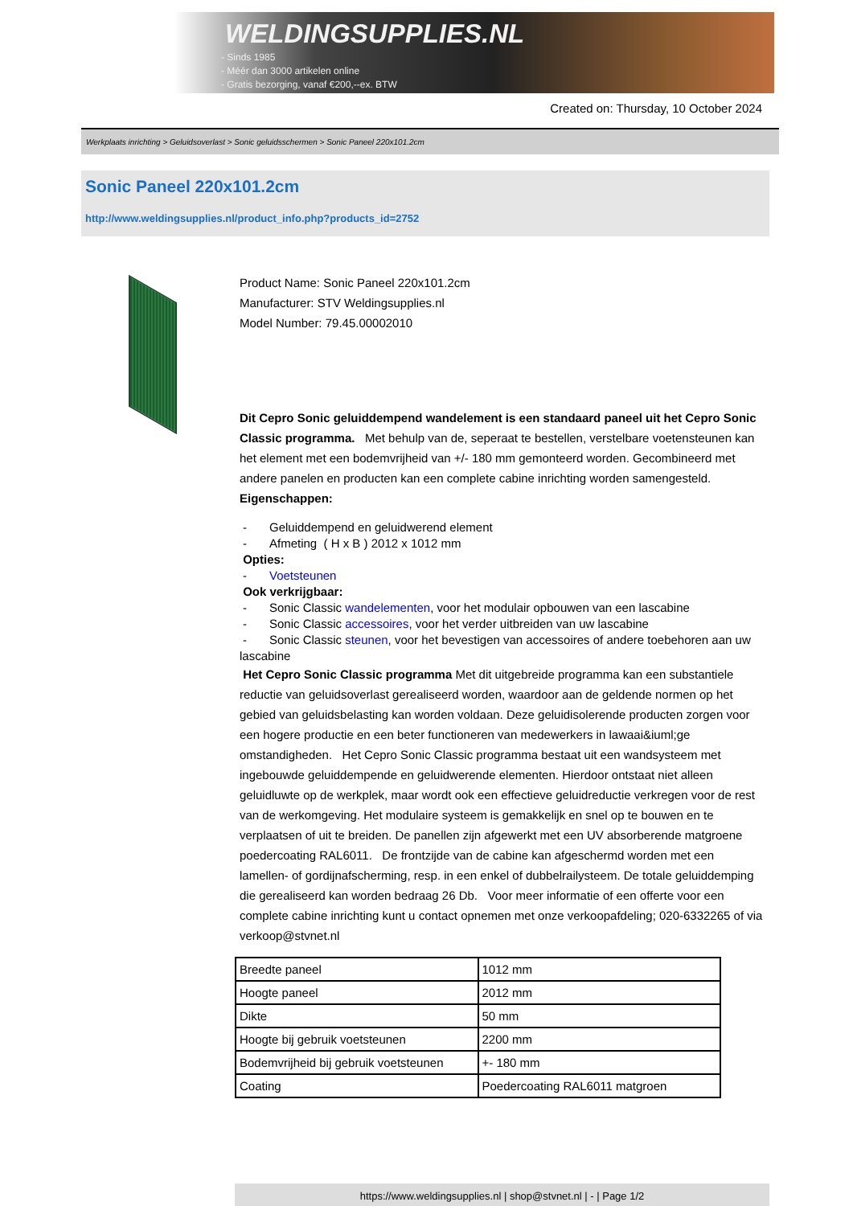WELDINGSUPPLIES.NL
- Sinds 1985
- Méér dan 3000 artikelen online
- Gratis bezorging, vanaf €200,--ex. BTW
Created on: Thursday, 10 October 2024
Werkplaats inrichting > Geluidsoverlast > Sonic geluidsschermen > Sonic Paneel 220x101.2cm
Sonic Paneel 220x101.2cm
http://www.weldingsupplies.nl/product_info.php?products_id=2752
Product Name: Sonic Paneel 220x101.2cm
Manufacturer: STV Weldingsupplies.nl
Model Number: 79.45.00002010
Dit Cepro Sonic geluiddempend wandelement is een standaard paneel uit het Cepro Sonic Classic programma. Met behulp van de, seperaat te bestellen, verstelbare voetensteunen kan het element met een bodemvrijheid van +/- 180 mm gemonteerd worden. Gecombineerd met andere panelen en producten kan een complete cabine inrichting worden samengesteld. Eigenschappen:
- Geluiddempend en geluidwerend element
- Afmeting ( H x B ) 2012 x 1012 mm
Opties:
- Voetsteunen
Ook verkrijgbaar:
- Sonic Classic wandelementen, voor het modulair opbouwen van een lascabine
- Sonic Classic accessoires, voor het verder uitbreiden van uw lascabine
- Sonic Classic steunen, voor het bevestigen van accessoires of andere toebehoren aan uw lascabine
Het Cepro Sonic Classic programma Met dit uitgebreide programma kan een substantiele reductie van geluidsoverlast gerealiseerd worden, waardoor aan de geldende normen op het gebied van geluidsbelasting kan worden voldaan. Deze geluidisolerende producten zorgen voor een hogere productie en een beter functioneren van medewerkers in lawaai&iuml;ge omstandigheden. Het Cepro Sonic Classic programma bestaat uit een wandsysteem met ingebouwde geluiddempende en geluidwerende elementen. Hierdoor ontstaat niet alleen geluidluwte op de werkplek, maar wordt ook een effectieve geluidreductie verkregen voor de rest van de werkomgeving. Het modulaire systeem is gemakkelijk en snel op te bouwen en te verplaatsen of uit te breiden. De panellen zijn afgewerkt met een UV absorberende matgroene poedercoating RAL6011. De frontzijde van de cabine kan afgeschermd worden met een lamellen- of gordijnafscherming, resp. in een enkel of dubbelrailysteem. De totale geluiddemping die gerealiseerd kan worden bedraag 26 Db. Voor meer informatie of een offerte voor een complete cabine inrichting kunt u contact opnemen met onze verkoopafdeling; 020-6332265 of via verkoop@stvnet.nl
| Breedte paneel | 1012 mm |
| Hoogte paneel | 2012 mm |
| Dikte | 50 mm |
| Hoogte bij gebruik voetsteunen | 2200 mm |
| Bodemvrijheid bij gebruik voetsteunen | +- 180 mm |
| Coating | Poedercoating RAL6011 matgroen |
https://www.weldingsupplies.nl | shop@stvnet.nl | - | Page 1/2